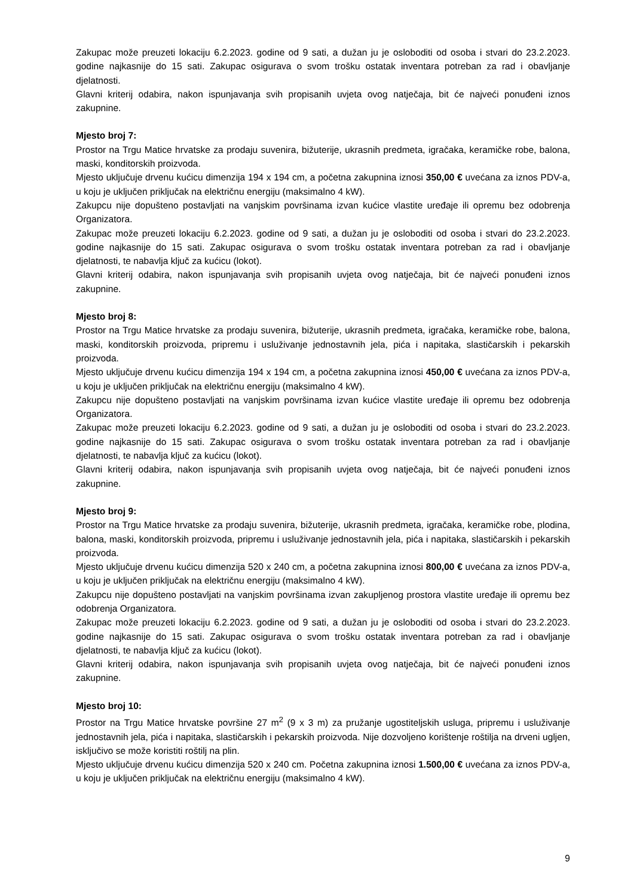Zakupac može preuzeti lokaciju 6.2.2023. godine od 9 sati, a dužan ju je osloboditi od osoba i stvari do 23.2.2023. godine najkasnije do 15 sati. Zakupac osigurava o svom trošku ostatak inventara potreban za rad i obavljanje djelatnosti.
Glavni kriterij odabira, nakon ispunjavanja svih propisanih uvjeta ovog natječaja, bit će najveći ponuđeni iznos zakupnine.
Mjesto broj 7:
Prostor na Trgu Matice hrvatske za prodaju suvenira, bižuterije, ukrasnih predmeta, igračaka, keramičke robe, balona, maski, konditorskih proizvoda.
Mjesto uključuje drvenu kućicu dimenzija 194 x 194 cm, a početna zakupnina iznosi 350,00 € uvećana za iznos PDV-a, u koju je uključen priključak na električnu energiju (maksimalno 4 kW).
Zakupcu nije dopušteno postavljati na vanjskim površinama izvan kućice vlastite uređaje ili opremu bez odobrenja Organizatora.
Zakupac može preuzeti lokaciju 6.2.2023. godine od 9 sati, a dužan ju je osloboditi od osoba i stvari do 23.2.2023. godine najkasnije do 15 sati. Zakupac osigurava o svom trošku ostatak inventara potreban za rad i obavljanje djelatnosti, te nabavlja ključ za kućicu (lokot).
Glavni kriterij odabira, nakon ispunjavanja svih propisanih uvjeta ovog natječaja, bit će najveći ponuđeni iznos zakupnine.
Mjesto broj 8:
Prostor na Trgu Matice hrvatske za prodaju suvenira, bižuterije, ukrasnih predmeta, igračaka, keramičke robe, balona, maski, konditorskih proizvoda, pripremu i usluživanje jednostavnih jela, pića i napitaka, slastičarskih i pekarskih proizvoda.
Mjesto uključuje drvenu kućicu dimenzija 194 x 194 cm, a početna zakupnina iznosi 450,00 € uvećana za iznos PDV-a, u koju je uključen priključak na električnu energiju (maksimalno 4 kW).
Zakupcu nije dopušteno postavljati na vanjskim površinama izvan kućice vlastite uređaje ili opremu bez odobrenja Organizatora.
Zakupac može preuzeti lokaciju 6.2.2023. godine od 9 sati, a dužan ju je osloboditi od osoba i stvari do 23.2.2023. godine najkasnije do 15 sati. Zakupac osigurava o svom trošku ostatak inventara potreban za rad i obavljanje djelatnosti, te nabavlja ključ za kućicu (lokot).
Glavni kriterij odabira, nakon ispunjavanja svih propisanih uvjeta ovog natječaja, bit će najveći ponuđeni iznos zakupnine.
Mjesto broj 9:
Prostor na Trgu Matice hrvatske za prodaju suvenira, bižuterije, ukrasnih predmeta, igračaka, keramičke robe, plodina, balona, maski, konditorskih proizvoda, pripremu i usluživanje jednostavnih jela, pića i napitaka, slastičarskih i pekarskih proizvoda.
Mjesto uključuje drvenu kućicu dimenzija 520 x 240 cm, a početna zakupnina iznosi 800,00 € uvećana za iznos PDV-a, u koju je uključen priključak na električnu energiju (maksimalno 4 kW).
Zakupcu nije dopušteno postavljati na vanjskim površinama izvan zakupljenog prostora vlastite uređaje ili opremu bez odobrenja Organizatora.
Zakupac može preuzeti lokaciju 6.2.2023. godine od 9 sati, a dužan ju je osloboditi od osoba i stvari do 23.2.2023. godine najkasnije do 15 sati. Zakupac osigurava o svom trošku ostatak inventara potreban za rad i obavljanje djelatnosti, te nabavlja ključ za kućicu (lokot).
Glavni kriterij odabira, nakon ispunjavanja svih propisanih uvjeta ovog natječaja, bit će najveći ponuđeni iznos zakupnine.
Mjesto broj 10:
Prostor na Trgu Matice hrvatske površine 27 m<sup>2</sup> (9 x 3 m) za pružanje ugostiteljskih usluga, pripremu i usluživanje jednostavnih jela, pića i napitaka, slastičarskih i pekarskih proizvoda. Nije dozvoljeno korištenje roštilja na drveni ugljen, isključivo se može koristiti roštilj na plin.
Mjesto uključuje drvenu kućicu dimenzija 520 x 240 cm. Početna zakupnina iznosi 1.500,00 € uvećana za iznos PDV-a, u koju je uključen priključak na električnu energiju (maksimalno 4 kW).
9